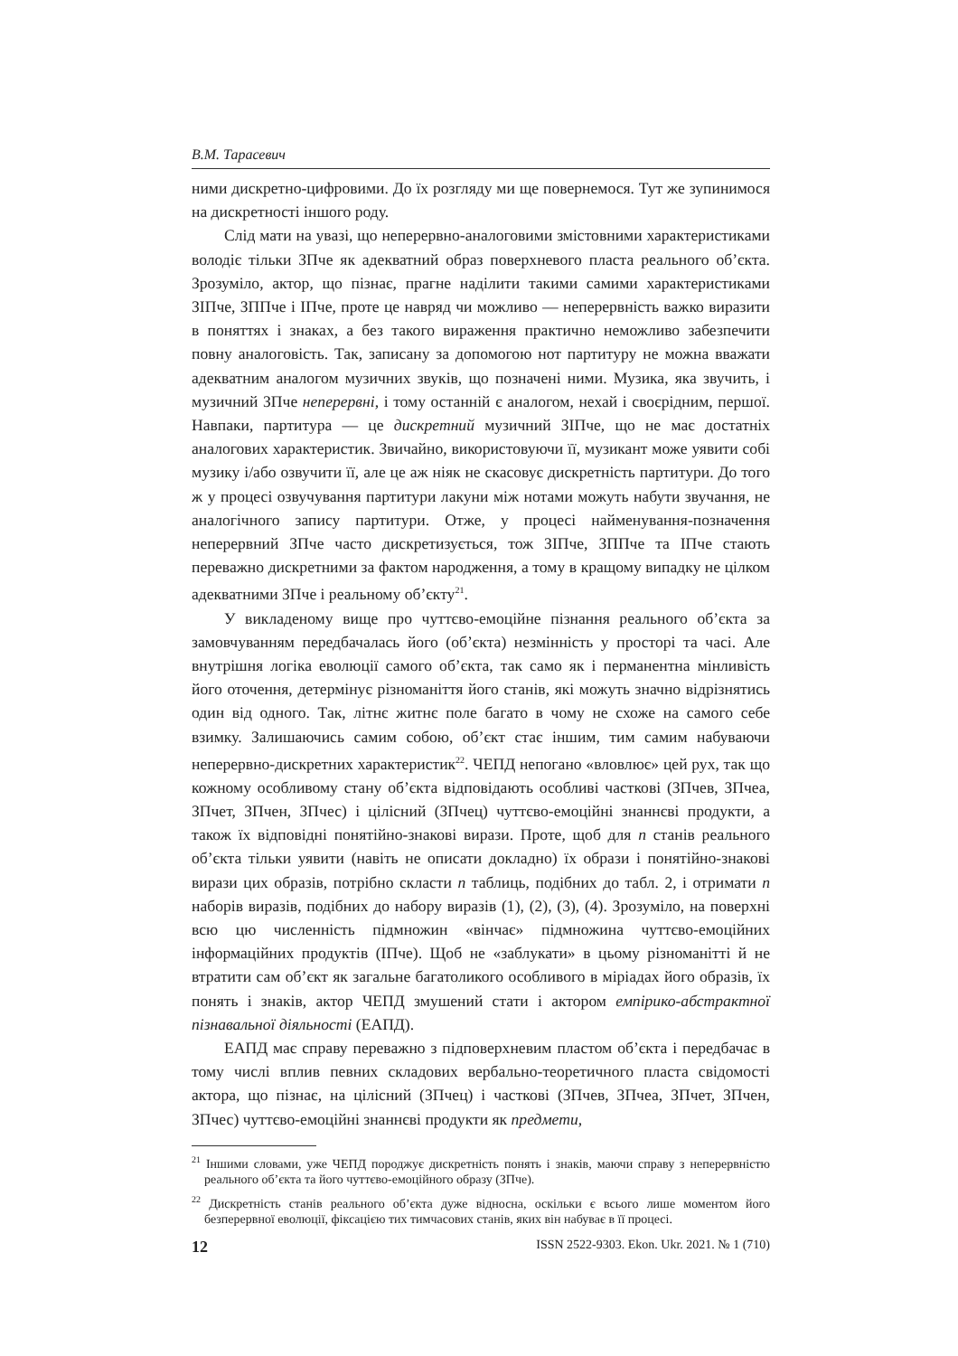В.М. Тарасевич
ними дискретно-цифровими. До їх розгляду ми ще повернемося. Тут же зупинимося на дискретності іншого роду.
Слід мати на увазі, що неперервно-аналоговими змістовними характеристиками володіє тільки ЗПче як адекватний образ поверхневого пласта реального об’єкта. Зрозуміло, актор, що пізнає, прагне наділити такими самими характеристиками ЗІПче, ЗППче і ІПче, проте це навряд чи можливо — неперервність важко виразити в поняттях і знаках, а без такого вираження практично неможливо забезпечити повну аналоговість. Так, записану за допомогою нот партитуру не можна вважати адекватним аналогом музичних звуків, що позначені ними. Музика, яка звучить, і музичний ЗПче неперервні, і тому останній є аналогом, нехай і своєрідним, першої. Навпаки, партитура — це дискретний музичний ЗІПче, що не має достатніх аналогових характеристик. Звичайно, використовуючи її, музикант може уявити собі музику і/або озвучити її, але це аж ніяк не скасовує дискретність партитури. До того ж у процесі озвучування партитури лакуни між нотами можуть набути звучання, не аналогічного запису партитури. Отже, у процесі найменування-позначення неперервний ЗПче часто дискретизується, тож ЗІПче, ЗППче та ІПче стають переважно дискретними за фактом народження, а тому в кращому випадку не цілком адекватними ЗПче і реальному об’єкту<sup>21</sup>.
У викладеному вище про чуттєво-емоційне пізнання реального об’єкта за замовчуванням передбачалась його (об’єкта) незмінність у просторі та часі. Але внутрішня логіка еволюції самого об’єкта, так само як і перманентна мінливість його оточення, детермінує різноманіття його станів, які можуть значно відрізнятись один від одного. Так, літнє житнє поле багато в чому не схоже на самого себе взимку. Залишаючись самим собою, об’єкт стає іншим, тим самим набуваючи неперервно-дискретних характеристик<sup>22</sup>. ЧЕПД непогано «вловлює» цей рух, так що кожному особливому стану об’єкта відповідають особливі часткові (ЗПчев, ЗПчеа, ЗПчет, ЗПчен, ЗПчес) і цілісний (ЗПчец) чуттєво-емоційні знаннєві продукти, а також їх відповідні понятійно-знакові вирази. Проте, щоб для n станів реального об’єкта тільки уявити (навіть не описати докладно) їх образи і понятійно-знакові вирази цих образів, потрібно скласти n таблиць, подібних до табл. 2, і отримати n наборів виразів, подібних до набору виразів (1), (2), (3), (4). Зрозуміло, на поверхні всю цю численність підмножин «вінчає» підмножина чуттєво-емоційних інформаційних продуктів (ІПче). Щоб не «заблукати» в цьому різноманітті й не втратити сам об’єкт як загальне багатоликого особливого в міріадах його образів, їх понять і знаків, актор ЧЕПД змушений стати і актором емпірико-абстрактної пізнавальної діяльності (ЕАПД).
ЕАПД має справу переважно з підповерхневим пластом об’єкта і передбачає в тому числі вплив певних складових вербально-теоретичного пласта свідомості актора, що пізнає, на цілісний (ЗПчец) і часткові (ЗПчев, ЗПчеа, ЗПчет, ЗПчен, ЗПчес) чуттєво-емоційні знаннєві продукти як предмети,
<sup>21</sup> Іншими словами, уже ЧЕПД породжує дискретність понять і знаків, маючи справу з неперервністю реального об’єкта та його чуттєво-емоційного образу (ЗПче).
<sup>22</sup> Дискретність станів реального об’єкта дуже відносна, оскільки є всього лише моментом його безперервної еволюції, фіксацією тих тимчасових станів, яких він набуває в її процесі.
12 ISSN 2522-9303. Ekon. Ukr. 2021. № 1 (710)